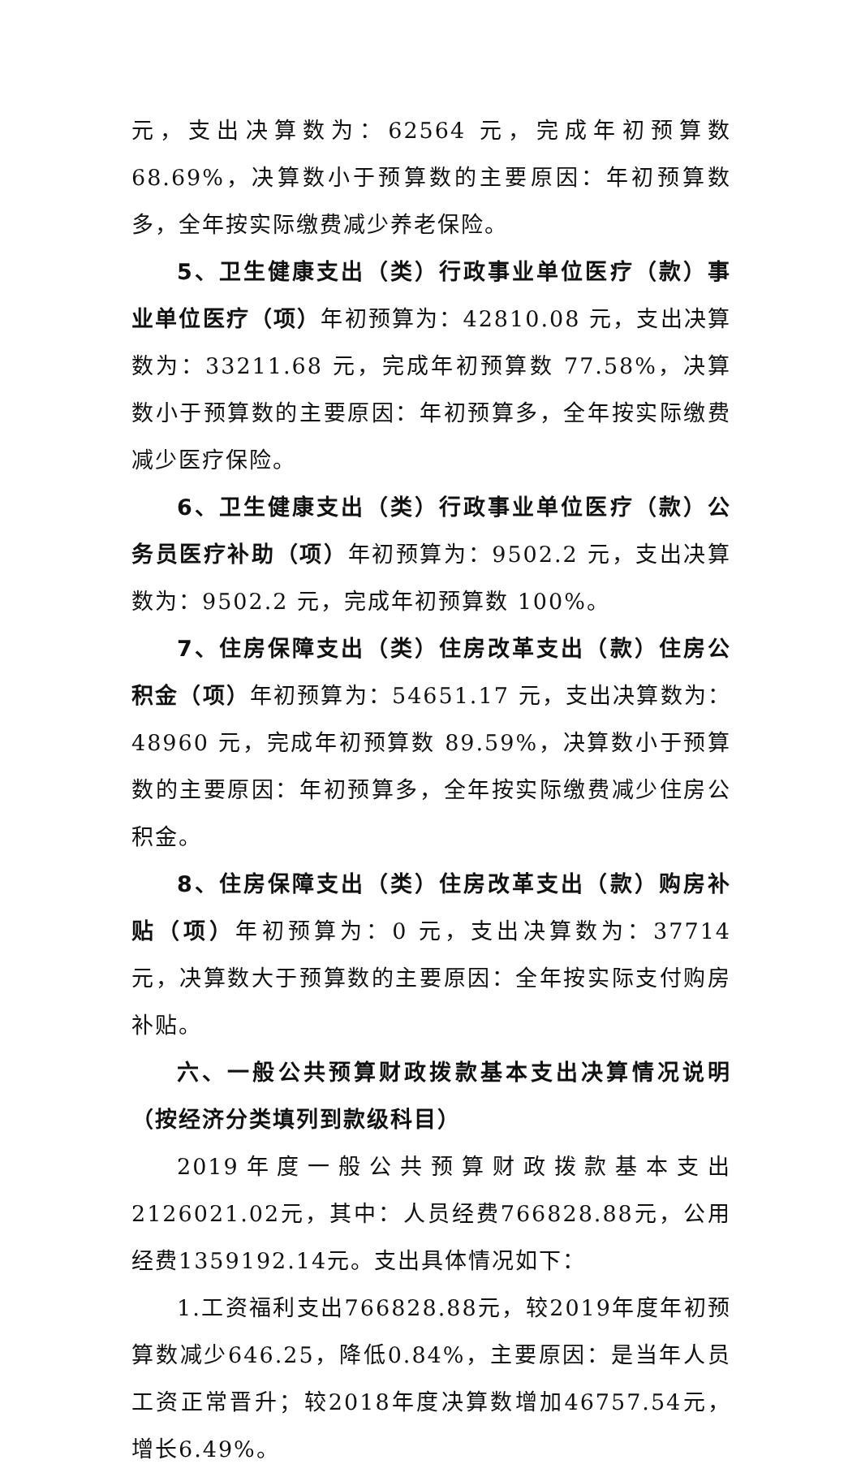元，支出决算数为：62564 元，完成年初预算数 68.69%，决算数小于预算数的主要原因：年初预算数多，全年按实际缴费减少养老保险。
5、卫生健康支出（类）行政事业单位医疗（款）事业单位医疗（项）年初预算为：42810.08 元，支出决算数为：33211.68 元，完成年初预算数 77.58%，决算数小于预算数的主要原因：年初预算多，全年按实际缴费减少医疗保险。
6、卫生健康支出（类）行政事业单位医疗（款）公务员医疗补助（项）年初预算为：9502.2 元，支出决算数为：9502.2 元，完成年初预算数 100%。
7、住房保障支出（类）住房改革支出（款）住房公积金（项）年初预算为：54651.17 元，支出决算数为：48960 元，完成年初预算数 89.59%，决算数小于预算数的主要原因：年初预算多，全年按实际缴费减少住房公积金。
8、住房保障支出（类）住房改革支出（款）购房补贴（项）年初预算为：0 元，支出决算数为：37714 元，决算数大于预算数的主要原因：全年按实际支付购房补贴。
六、一般公共预算财政拨款基本支出决算情况说明（按经济分类填列到款级科目）
2019年度一般公共预算财政拨款基本支出2126021.02元，其中：人员经费766828.88元，公用经费1359192.14元。支出具体情况如下：
1.工资福利支出766828.88元，较2019年度年初预算数减少646.25，降低0.84%，主要原因：是当年人员工资正常晋升；较2018年度决算数增加46757.54元，增长6.49%。